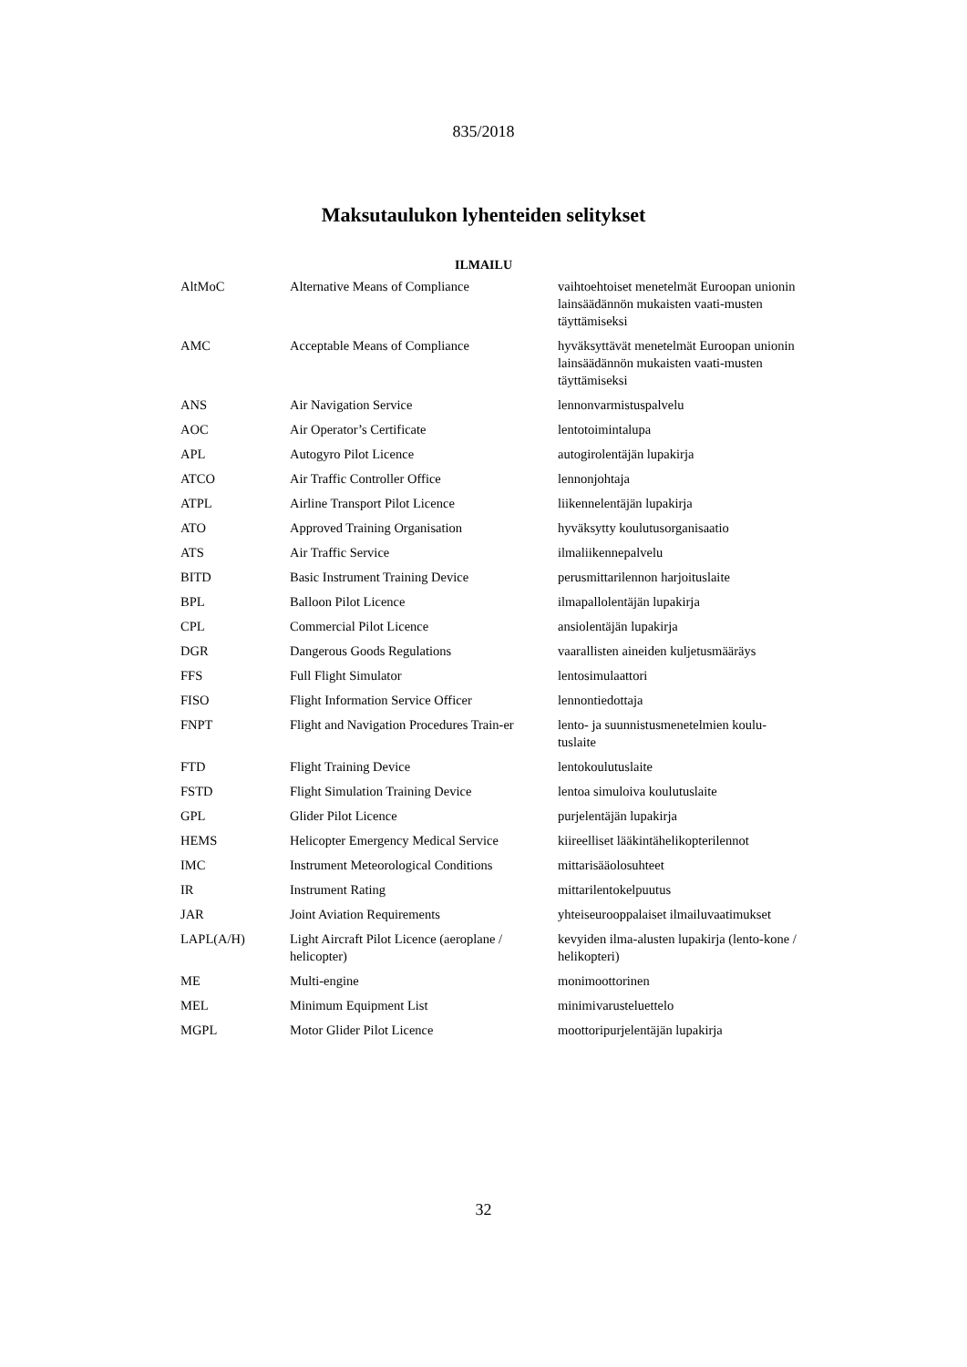835/2018
Maksutaulukon lyhenteiden selitykset
ILMAILU
| AltMoC | Alternative Means of Compliance | vaihtoehtoiset menetelmät Euroopan unionin lainsäädännön mukaisten vaati-musten täyttämiseksi |
| AMC | Acceptable Means of Compliance | hyväksyttävät menetelmät Euroopan unionin lainsäädännön mukaisten vaati-musten täyttämiseksi |
| ANS | Air Navigation Service | lennonvarmistuspalvelu |
| AOC | Air Operator’s Certificate | lentotoimintalupa |
| APL | Autogyro Pilot Licence | autogirolentäjän lupakirja |
| ATCO | Air Traffic Controller Office | lennonjohtaja |
| ATPL | Airline Transport Pilot Licence | liikennelentäjän lupakirja |
| ATO | Approved Training Organisation | hyväksytty koulutusorganisaatio |
| ATS | Air Traffic Service | ilmaliikennepalvelu |
| BITD | Basic Instrument Training Device | perusmittarilennon harjoituslaite |
| BPL | Balloon Pilot Licence | ilmapallolentäjän lupakirja |
| CPL | Commercial Pilot Licence | ansiolentäjän lupakirja |
| DGR | Dangerous Goods Regulations | vaarallisten aineiden kuljetusmääräys |
| FFS | Full Flight Simulator | lentosimulaattori |
| FISO | Flight Information Service Officer | lennontiedottaja |
| FNPT | Flight and Navigation Procedures Train-er | lento- ja suunnistusmenetelmien koulu-tuslaite |
| FTD | Flight Training Device | lentokoulutuslaite |
| FSTD | Flight Simulation Training Device | lentoa simuloiva koulutuslaite |
| GPL | Glider Pilot Licence | purjelentäjän lupakirja |
| HEMS | Helicopter Emergency Medical Service | kiireelliset lääkintähelikopterilennot |
| IMC | Instrument Meteorological Conditions | mittarisääolosuhteet |
| IR | Instrument Rating | mittarilentokelpuutus |
| JAR | Joint Aviation Requirements | yhteiseurooppalaiset ilmailuvaatimukset |
| LAPL(A/H) | Light Aircraft Pilot Licence (aeroplane / helicopter) | kevyiden ilma-alusten lupakirja (lento-kone / helikopteri) |
| ME | Multi-engine | monimoottorinen |
| MEL | Minimum Equipment List | minimivarusteluettelo |
| MGPL | Motor Glider Pilot Licence | moottoripurjelentäjän lupakirja |
32